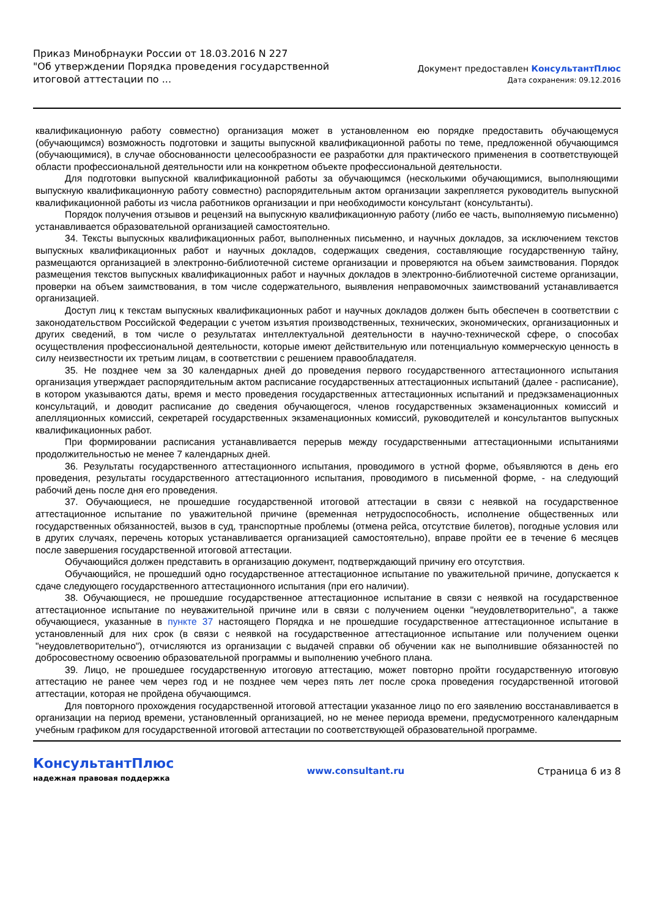Приказ Минобрнауки России от 18.03.2016 N 227
"Об утверждении Порядка проведения государственной
итоговой аттестации по ...
Документ предоставлен КонсультантПлюс
Дата сохранения: 09.12.2016
квалификационную работу совместно) организация может в установленном ею порядке предоставить обучающемуся (обучающимся) возможность подготовки и защиты выпускной квалификационной работы по теме, предложенной обучающимся (обучающимися), в случае обоснованности целесообразности ее разработки для практического применения в соответствующей области профессиональной деятельности или на конкретном объекте профессиональной деятельности.
Для подготовки выпускной квалификационной работы за обучающимся (несколькими обучающимися, выполняющими выпускную квалификационную работу совместно) распорядительным актом организации закрепляется руководитель выпускной квалификационной работы из числа работников организации и при необходимости консультант (консультанты).
Порядок получения отзывов и рецензий на выпускную квалификационную работу (либо ее часть, выполняемую письменно) устанавливается образовательной организацией самостоятельно.
34. Тексты выпускных квалификационных работ, выполненных письменно, и научных докладов, за исключением текстов выпускных квалификационных работ и научных докладов, содержащих сведения, составляющие государственную тайну, размещаются организацией в электронно-библиотечной системе организации и проверяются на объем заимствования. Порядок размещения текстов выпускных квалификационных работ и научных докладов в электронно-библиотечной системе организации, проверки на объем заимствования, в том числе содержательного, выявления неправомочных заимствований устанавливается организацией.
Доступ лиц к текстам выпускных квалификационных работ и научных докладов должен быть обеспечен в соответствии с законодательством Российской Федерации с учетом изъятия производственных, технических, экономических, организационных и других сведений, в том числе о результатах интеллектуальной деятельности в научно-технической сфере, о способах осуществления профессиональной деятельности, которые имеют действительную или потенциальную коммерческую ценность в силу неизвестности их третьим лицам, в соответствии с решением правообладателя.
35. Не позднее чем за 30 календарных дней до проведения первого государственного аттестационного испытания организация утверждает распорядительным актом расписание государственных аттестационных испытаний (далее - расписание), в котором указываются даты, время и место проведения государственных аттестационных испытаний и предэкзаменационных консультаций, и доводит расписание до сведения обучающегося, членов государственных экзаменационных комиссий и апелляционных комиссий, секретарей государственных экзаменационных комиссий, руководителей и консультантов выпускных квалификационных работ.
При формировании расписания устанавливается перерыв между государственными аттестационными испытаниями продолжительностью не менее 7 календарных дней.
36. Результаты государственного аттестационного испытания, проводимого в устной форме, объявляются в день его проведения, результаты государственного аттестационного испытания, проводимого в письменной форме, - на следующий рабочий день после дня его проведения.
37. Обучающиеся, не прошедшие государственной итоговой аттестации в связи с неявкой на государственное аттестационное испытание по уважительной причине (временная нетрудоспособность, исполнение общественных или государственных обязанностей, вызов в суд, транспортные проблемы (отмена рейса, отсутствие билетов), погодные условия или в других случаях, перечень которых устанавливается организацией самостоятельно), вправе пройти ее в течение 6 месяцев после завершения государственной итоговой аттестации.
Обучающийся должен представить в организацию документ, подтверждающий причину его отсутствия.
Обучающийся, не прошедший одно государственное аттестационное испытание по уважительной причине, допускается к сдаче следующего государственного аттестационного испытания (при его наличии).
38. Обучающиеся, не прошедшие государственное аттестационное испытание в связи с неявкой на государственное аттестационное испытание по неуважительной причине или в связи с получением оценки "неудовлетворительно", а также обучающиеся, указанные в пункте 37 настоящего Порядка и не прошедшие государственное аттестационное испытание в установленный для них срок (в связи с неявкой на государственное аттестационное испытание или получением оценки "неудовлетворительно"), отчисляются из организации с выдачей справки об обучении как не выполнившие обязанностей по добросовестному освоению образовательной программы и выполнению учебного плана.
39. Лицо, не прошедшее государственную итоговую аттестацию, может повторно пройти государственную итоговую аттестацию не ранее чем через год и не позднее чем через пять лет после срока проведения государственной итоговой аттестации, которая не пройдена обучающимся.
Для повторного прохождения государственной итоговой аттестации указанное лицо по его заявлению восстанавливается в организации на период времени, установленный организацией, но не менее периода времени, предусмотренного календарным учебным графиком для государственной итоговой аттестации по соответствующей образовательной программе.
КонсультантПлюс
надежная правовая поддержка
www.consultant.ru Страница 6 из 8